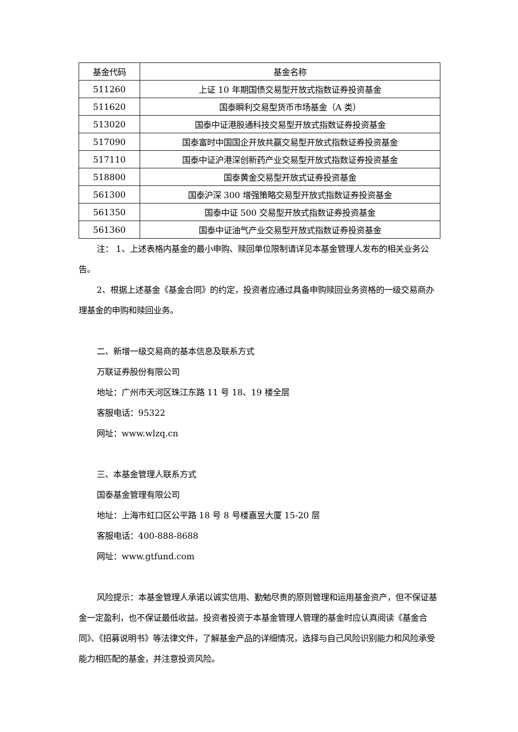| 基金代码 | 基金名称 |
| --- | --- |
| 511260 | 上证 10 年期国债交易型开放式指数证券投资基金 |
| 511620 | 国泰瞬利交易型货币市场基金（A 类） |
| 513020 | 国泰中证港股通科技交易型开放式指数证券投资基金 |
| 517090 | 国泰富时中国国企开放共赢交易型开放式指数证券投资基金 |
| 517110 | 国泰中证沪港深创新药产业交易型开放式指数证券投资基金 |
| 518800 | 国泰黄金交易型开放式证券投资基金 |
| 561300 | 国泰沪深 300 增强策略交易型开放式指数证券投资基金 |
| 561350 | 国泰中证 500 交易型开放式指数证券投资基金 |
| 561360 | 国泰中证油气产业交易型开放式指数证券投资基金 |
注： 1、上述表格内基金的最小申购、赎回单位限制请详见本基金管理人发布的相关业务公告。
2、根据上述基金《基金合同》的约定，投资者应通过具备申购赎回业务资格的一级交易商办理基金的申购和赎回业务。
二、新增一级交易商的基本信息及联系方式
万联证券股份有限公司
地址：广州市天河区珠江东路 11 号 18、19 楼全层
客服电话：95322
网址：www.wlzq.cn
三、本基金管理人联系方式
国泰基金管理有限公司
地址：上海市虹口区公平路 18 号 8 号楼嘉昱大厦 15-20 层
客服电话：400-888-8688
网址：www.gtfund.com
风险提示：本基金管理人承诺以诚实信用、勤勉尽责的原则管理和运用基金资产，但不保证基金一定盈利，也不保证最低收益。投资者投资于本基金管理人管理的基金时应认真阅读《基金合同》、《招募说明书》等法律文件，了解基金产品的详细情况，选择与自己风险识别能力和风险承受能力相匹配的基金，并注意投资风险。